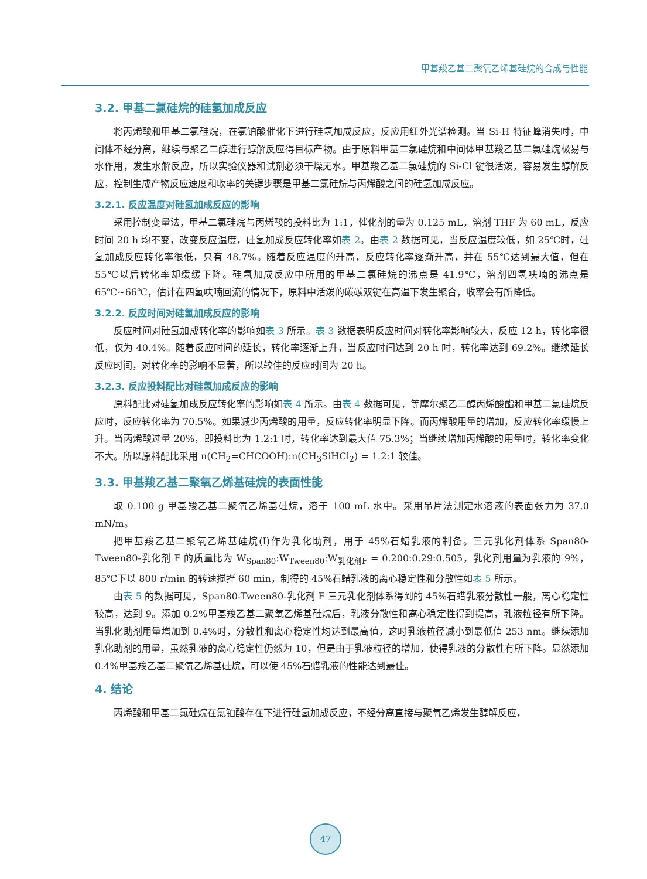甲基羧乙基二聚氧乙烯基硅烷的合成与性能
3.2. 甲基二氯硅烷的硅氢加成反应
将丙烯酸和甲基二氯硅烷，在氯铂酸催化下进行硅氢加成反应，反应用红外光谱检测。当 Si-H 特征峰消失时，中间体不经分离，继续与聚乙二醇进行醇解反应得目标产物。由于原料甲基二氯硅烷和中间体甲基羧乙基二氯硅烷极易与水作用，发生水解反应，所以实验仪器和试剂必须干燥无水。甲基羧乙基二氯硅烷的 Si-Cl 键很活泼，容易发生醇解反应，控制生成产物反应速度和收率的关键步骤是甲基二氯硅烷与丙烯酸之间的硅氢加成反应。
3.2.1. 反应温度对硅氢加成反应的影响
采用控制变量法，甲基二氯硅烷与丙烯酸的投料比为 1:1，催化剂的量为 0.125 mL，溶剂 THF 为 60 mL，反应时间 20 h 均不变，改变反应温度，硅氢加成反应转化率如表 2。由表 2 数据可见，当反应温度较低，如 25℃时，硅氢加成反应转化率很低，只有 48.7%。随着反应温度的升高，反应转化率逐渐升高，并在 55℃达到最大值，但在 55℃以后转化率却缓缓下降。硅氢加成反应中所用的甲基二氯硅烷的沸点是 41.9℃，溶剂四氢呋喃的沸点是 65℃~66℃，估计在四氢呋喃回流的情况下，原料中活泼的碳碳双键在高温下发生聚合，收率会有所降低。
3.2.2. 反应时间对硅氢加成反应的影响
反应时间对硅氢加成转化率的影响如表 3 所示。表 3 数据表明反应时间对转化率影响较大，反应 12 h，转化率很低，仅为 40.4%。随着反应时间的延长，转化率逐渐上升，当反应时间达到 20 h 时，转化率达到 69.2%。继续延长反应时间，对转化率的影响不显著，所以较佳的反应时间为 20 h。
3.2.3. 反应投料配比对硅氢加成反应的影响
原料配比对硅氢加成反应转化率的影响如表 4 所示。由表 4 数据可见，等摩尔聚乙二醇丙烯酸酯和甲基二氯硅烷反应时，反应转化率为 70.5%。如果减少丙烯酸的用量，反应转化率明显下降。而丙烯酸用量的增加，反应转化率缓慢上升。当丙烯酸过量 20%，即投料比为 1.2:1 时，转化率达到最大值 75.3%；当继续增加丙烯酸的用量时，转化率变化不大。所以原料配比采用 n(CH<sub>2</sub>=CHCOOH):n(CH<sub>3</sub>SiHCl<sub>2</sub>) = 1.2:1 较佳。
3.3. 甲基羧乙基二聚氧乙烯基硅烷的表面性能
取 0.100 g 甲基羧乙基二聚氧乙烯基硅烷，溶于 100 mL 水中。采用吊片法测定水溶液的表面张力为 37.0 mN/m。
把甲基羧乙基二聚氧乙烯基硅烷(I)作为乳化助剂，用于 45%石蜡乳液的制备。三元乳化剂体系 Span80-Tween80-乳化剂 F 的质量比为 W<sub>Span80</sub>:W<sub>Tween80</sub>:W<sub>乳化剂F</sub> = 0.200:0.29:0.505，乳化剂用量为乳液的 9%，85℃下以 800 r/min 的转速搅拌 60 min，制得的 45%石蜡乳液的离心稳定性和分散性如表 5 所示。
由表 5 的数据可见，Span80-Tween80-乳化剂 F 三元乳化剂体系得到的 45%石蜡乳液分散性一般，离心稳定性较高，达到 9。添加 0.2%甲基羧乙基二聚氧乙烯基硅烷后，乳液分散性和离心稳定性得到提高，乳液粒径有所下降。当乳化助剂用量增加到 0.4%时，分散性和离心稳定性均达到最高值，这时乳液粒径减小到最低值 253 nm。继续添加乳化助剂的用量，虽然乳液的离心稳定性仍然为 10，但是由于乳液粒径的增加，使得乳液的分散性有所下降。显然添加 0.4%甲基羧乙基二聚氧乙烯基硅烷，可以使 45%石蜡乳液的性能达到最佳。
4. 结论
丙烯酸和甲基二氯硅烷在氯铂酸存在下进行硅氢加成反应，不经分离直接与聚氧乙烯发生醇解反应，
47